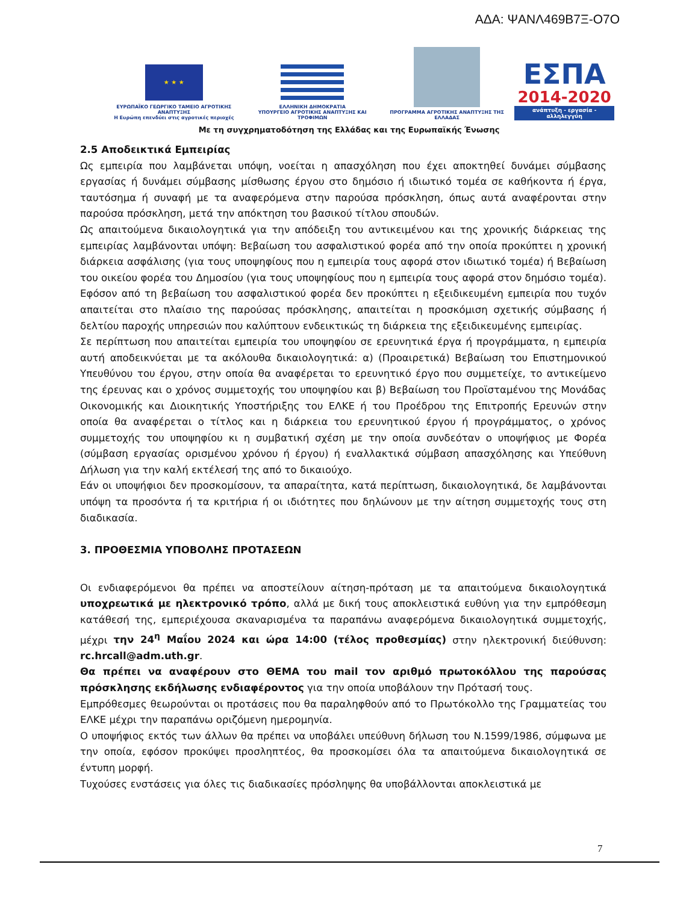ΑΔΑ: ΨΑΝΛ469Β7Ξ-Ο7Ο
★ ★ ★
ΕΥΡΩΠΑΪΚΟ ΓΕΩΡΓΙΚΟ ΤΑΜΕΙΟ ΑΓΡΟΤΙΚΗΣ ΑΝΑΠΤΥΞΗΣ
Η Ευρώπη επενδύει στις αγροτικές περιοχές
ΕΛΛΗΝΙΚΗ ΔΗΜΟΚΡΑΤΙΑ
ΥΠΟΥΡΓΕΙΟ ΑΓΡΟΤΙΚΗΣ ΑΝΑΠΤΥΞΗΣ ΚΑΙ ΤΡΟΦΙΜΩΝ
ΠΡΟΓΡΑΜΜΑ ΑΓΡΟΤΙΚΗΣ ΑΝΑΠΤΥΞΗΣ ΤΗΣ ΕΛΛΑΔΑΣ
ΕΣΠΑ
2014-2020
ανάπτυξη - εργασία - αλληλεγγύη
Με τη συγχρηματοδότηση της Ελλάδας και της Ευρωπαϊκής Ένωσης
2.5 Αποδεικτικά Εμπειρίας
Ως εμπειρία που λαμβάνεται υπόψη, νοείται η απασχόληση που έχει αποκτηθεί δυνάμει σύμβασης εργασίας ή δυνάμει σύμβασης μίσθωσης έργου στο δημόσιο ή ιδιωτικό τομέα σε καθήκοντα ή έργα, ταυτόσημα ή συναφή με τα αναφερόμενα στην παρούσα πρόσκληση, όπως αυτά αναφέρονται στην παρούσα πρόσκληση, μετά την απόκτηση του βασικού τίτλου σπουδών.
Ως απαιτούμενα δικαιολογητικά για την απόδειξη του αντικειμένου και της χρονικής διάρκειας της εμπειρίας λαμβάνονται υπόψη: Βεβαίωση του ασφαλιστικού φορέα από την οποία προκύπτει η χρονική διάρκεια ασφάλισης (για τους υποψηφίους που η εμπειρία τους αφορά στον ιδιωτικό τομέα) ή Βεβαίωση του οικείου φορέα του Δημοσίου (για τους υποψηφίους που η εμπειρία τους αφορά στον δημόσιο τομέα). Εφόσον από τη βεβαίωση του ασφαλιστικού φορέα δεν προκύπτει η εξειδικευμένη εμπειρία που τυχόν απαιτείται στο πλαίσιο της παρούσας πρόσκλησης, απαιτείται η προσκόμιση σχετικής σύμβασης ή δελτίου παροχής υπηρεσιών που καλύπτουν ενδεικτικώς τη διάρκεια της εξειδικευμένης εμπειρίας.
Σε περίπτωση που απαιτείται εμπειρία του υποψηφίου σε ερευνητικά έργα ή προγράμματα, η εμπειρία αυτή αποδεικνύεται με τα ακόλουθα δικαιολογητικά: α) (Προαιρετικά) Βεβαίωση του Επιστημονικού Υπευθύνου του έργου, στην οποία θα αναφέρεται το ερευνητικό έργο που συμμετείχε, το αντικείμενο της έρευνας και ο χρόνος συμμετοχής του υποψηφίου και β) Βεβαίωση του Προϊσταμένου της Μονάδας Οικονομικής και Διοικητικής Υποστήριξης του ΕΛΚΕ ή του Προέδρου της Επιτροπής Ερευνών στην οποία θα αναφέρεται ο τίτλος και η διάρκεια του ερευνητικού έργου ή προγράμματος, ο χρόνος συμμετοχής του υποψηφίου κι η συμβατική σχέση με την οποία συνδεόταν ο υποψήφιος με Φορέα (σύμβαση εργασίας ορισμένου χρόνου ή έργου) ή εναλλακτικά σύμβαση απασχόλησης και Υπεύθυνη Δήλωση για την καλή εκτέλεσή της από το δικαιούχο.
Εάν οι υποψήφιοι δεν προσκομίσουν, τα απαραίτητα, κατά περίπτωση, δικαιολογητικά, δε λαμβάνονται υπόψη τα προσόντα ή τα κριτήρια ή οι ιδιότητες που δηλώνουν με την αίτηση συμμετοχής τους στη διαδικασία.
3. ΠΡΟΘΕΣΜΙΑ ΥΠΟΒΟΛΗΣ ΠΡΟΤΑΣΕΩΝ
Οι ενδιαφερόμενοι θα πρέπει να αποστείλουν αίτηση-πρόταση με τα απαιτούμενα δικαιολογητικά υποχρεωτικά με ηλεκτρονικό τρόπο, αλλά με δική τους αποκλειστικά ευθύνη για την εμπρόθεσμη κατάθεσή της, εμπεριέχουσα σκαναρισμένα τα παραπάνω αναφερόμενα δικαιολογητικά συμμετοχής, μέχρι την 24<sup>η</sup> Μαΐου 2024 και ώρα 14:00 (τέλος προθεσμίας) στην ηλεκτρονική διεύθυνση: rc.hrcall@adm.uth.gr.
Θα πρέπει να αναφέρουν στο ΘΕΜΑ του mail τον αριθμό πρωτοκόλλου της παρούσας πρόσκλησης εκδήλωσης ενδιαφέροντος για την οποία υποβάλουν την Πρότασή τους.
Εμπρόθεσμες θεωρούνται οι προτάσεις που θα παραληφθούν από το Πρωτόκολλο της Γραμματείας του ΕΛΚΕ μέχρι την παραπάνω οριζόμενη ημερομηνία.
Ο υποψήφιος εκτός των άλλων θα πρέπει να υποβάλει υπεύθυνη δήλωση του Ν.1599/1986, σύμφωνα με την οποία, εφόσον προκύψει προσληπτέος, θα προσκομίσει όλα τα απαιτούμενα δικαιολογητικά σε έντυπη μορφή.
Τυχούσες ενστάσεις για όλες τις διαδικασίες πρόσληψης θα υποβάλλονται αποκλειστικά με
7